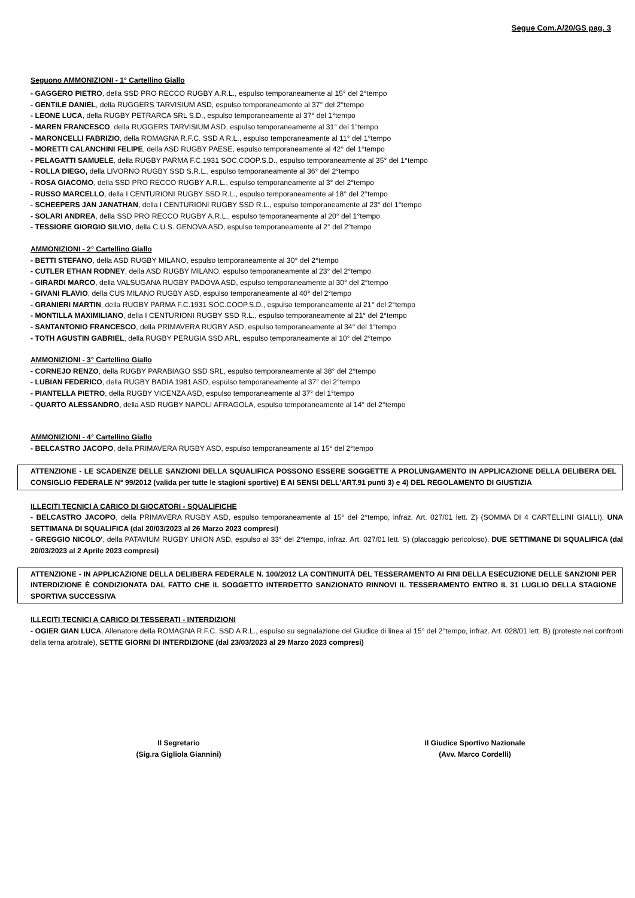Segue Com.A/20/GS pag. 3
Seguono AMMONIZIONI - 1° Cartellino Giallo
- GAGGERO PIETRO, della SSD PRO RECCO RUGBY A.R.L., espulso temporaneamente al 15° del 2°tempo
- GENTILE DANIEL, della RUGGERS TARVISIUM ASD, espulso temporaneamente al 37° del 2°tempo
- LEONE LUCA, della RUGBY PETRARCA SRL S.D., espulso temporaneamente al 37° del 1°tempo
- MAREN FRANCESCO, della RUGGERS TARVISIUM ASD, espulso temporaneamente al 31° del 1°tempo
- MARONCELLI FABRIZIO, della ROMAGNA R.F.C. SSD A R.L., espulso temporaneamente al 11° del 1°tempo
- MORETTI CALANCHINI FELIPE, della ASD RUGBY PAESE, espulso temporaneamente al 42° del 1°tempo
- PELAGATTI SAMUELE, della RUGBY PARMA F.C.1931 SOC.COOP.S.D., espulso temporaneamente al 35° del 1°tempo
- ROLLA DIEGO, della LIVORNO RUGBY SSD S.R.L., espulso temporaneamente al 36° del 2°tempo
- ROSA GIACOMO, della SSD PRO RECCO RUGBY A.R.L., espulso temporaneamente al 3° del 2°tempo
- RUSSO MARCELLO, della I CENTURIONI RUGBY SSD R.L., espulso temporaneamente al 18° del 2°tempo
- SCHEEPERS JAN JANATHAN, della I CENTURIONI RUGBY SSD R.L., espulso temporaneamente al 23° del 1°tempo
- SOLARI ANDREA, della SSD PRO RECCO RUGBY A.R.L., espulso temporaneamente al 20° del 1°tempo
- TESSIORE GIORGIO SILVIO, della C.U.S. GENOVA ASD, espulso temporaneamente al 2° del 2°tempo
AMMONIZIONI - 2° Cartellino Giallo
- BETTI STEFANO, della ASD RUGBY MILANO, espulso temporaneamente al 30° del 2°tempo
- CUTLER ETHAN RODNEY, della ASD RUGBY MILANO, espulso temporaneamente al 23° del 2°tempo
- GIRARDI MARCO, della VALSUGANA RUGBY PADOVA ASD, espulso temporaneamente al 30° del 2°tempo
- GIVANI FLAVIO, della CUS MILANO RUGBY ASD, espulso temporaneamente al 40° del 2°tempo
- GRANIERI MARTIN, della RUGBY PARMA F.C.1931 SOC.COOP.S.D., espulso temporaneamente al 21° del 2°tempo
- MONTILLA MAXIMILIANO, della I CENTURIONI RUGBY SSD R.L., espulso temporaneamente al 21° del 2°tempo
- SANTANTONIO FRANCESCO, della PRIMAVERA RUGBY ASD, espulso temporaneamente al 34° del 1°tempo
- TOTH AGUSTIN GABRIEL, della RUGBY PERUGIA SSD ARL, espulso temporaneamente al 10° del 2°tempo
AMMONIZIONI - 3° Cartellino Giallo
- CORNEJO RENZO, della RUGBY PARABIAGO SSD SRL, espulso temporaneamente al 38° del 2°tempo
- LUBIAN FEDERICO, della RUGBY BADIA 1981 ASD, espulso temporaneamente al 37° del 2°tempo
- PIANTELLA PIETRO, della RUGBY VICENZA ASD, espulso temporaneamente al 37° del 1°tempo
- QUARTO ALESSANDRO, della ASD RUGBY NAPOLI AFRAGOLA, espulso temporaneamente al 14° del 2°tempo
AMMONIZIONI - 4° Cartellino Giallo
- BELCASTRO JACOPO, della PRIMAVERA RUGBY ASD, espulso temporaneamente al 15° del 2°tempo
ATTENZIONE - LE SCADENZE DELLE SANZIONI DELLA SQUALIFICA POSSONO ESSERE SOGGETTE A PROLUNGAMENTO IN APPLICAZIONE DELLA DELIBERA DEL CONSIGLIO FEDERALE N° 99/2012 (valida per tutte le stagioni sportive) E AI SENSI DELL'ART.91 punti 3) e 4) DEL REGOLAMENTO DI GIUSTIZIA
ILLECITI TECNICI A CARICO DI GIOCATORI - SQUALIFICHE
- BELCASTRO JACOPO, della PRIMAVERA RUGBY ASD, espulso temporaneamente al 15° del 2°tempo, infraz. Art. 027/01 lett. Z) (SOMMA DI 4 CARTELLINI GIALLI), UNA SETTIMANA DI SQUALIFICA (dal 20/03/2023 al 26 Marzo 2023 compresi)
- GREGGIO NICOLO', della PATAVIUM RUGBY UNION ASD, espulso al 33° del 2°tempo, infraz. Art. 027/01 lett. S) (placcaggio pericoloso), DUE SETTIMANE DI SQUALIFICA (dal 20/03/2023 al 2 Aprile 2023 compresi)
ATTENZIONE - IN APPLICAZIONE DELLA DELIBERA FEDERALE N. 100/2012 LA CONTINUITÀ DEL TESSERAMENTO AI FINI DELLA ESECUZIONE DELLE SANZIONI PER INTERDIZIONE È CONDIZIONATA DAL FATTO CHE IL SOGGETTO INTERDETTO SANZIONATO RINNOVI IL TESSERAMENTO ENTRO IL 31 LUGLIO DELLA STAGIONE SPORTIVA SUCCESSIVA
ILLECITI TECNICI A CARICO DI TESSERATI - INTERDIZIONI
- OGIER GIAN LUCA, Allenatore della ROMAGNA R.F.C. SSD A R.L., espulso su segnalazione del Giudice di linea al 15° del 2°tempo, infraz. Art. 028/01 lett. B) (proteste nei confronti della terna arbitrale), SETTE GIORNI DI INTERDIZIONE (dal 23/03/2023 al 29 Marzo 2023 compresi)
Il Segretario
(Sig.ra Gigliola Giannini)
Il Giudice Sportivo Nazionale
(Avv. Marco Cordelli)